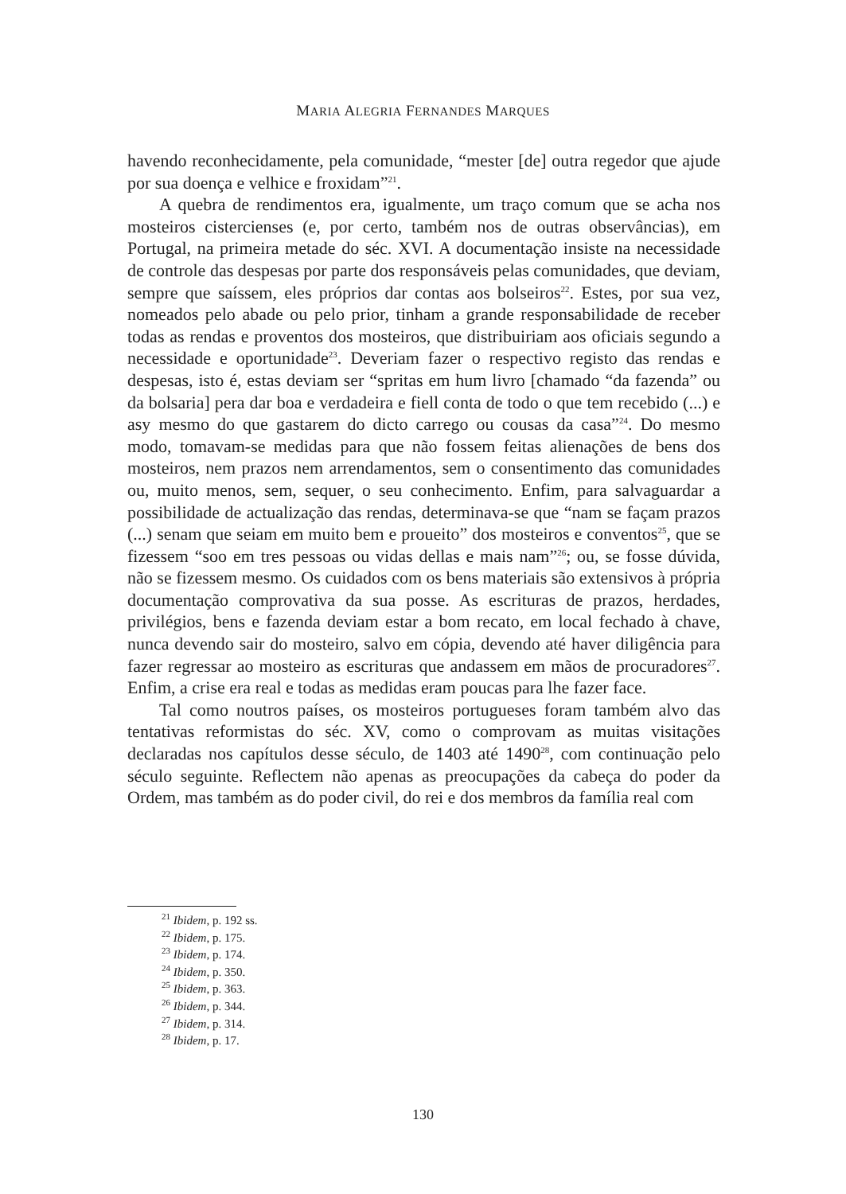MARIA ALEGRIA FERNANDES MARQUES
havendo reconhecidamente, pela comunidade, “mester [de] outra regedor que ajude por sua doença e velhice e froxidam”<sup>21</sup>.
A quebra de rendimentos era, igualmente, um traço comum que se acha nos mosteiros cistercienses (e, por certo, também nos de outras observâncias), em Portugal, na primeira metade do séc. XVI. A documentação insiste na necessidade de controle das despesas por parte dos responsáveis pelas comunidades, que deviam, sempre que saíssem, eles próprios dar contas aos bolseiros<sup>22</sup>. Estes, por sua vez, nomeados pelo abade ou pelo prior, tinham a grande responsabilidade de receber todas as rendas e proventos dos mosteiros, que distribuiriam aos oficiais segundo a necessidade e oportunidade<sup>23</sup>. Deveriam fazer o respectivo registo das rendas e despesas, isto é, estas deviam ser “spritas em hum livro [chamado “da fazenda” ou da bolsaria] pera dar boa e verdadeira e fiell conta de todo o que tem recebido (...) e asy mesmo do que gastarem do dicto carrego ou cousas da casa”<sup>24</sup>. Do mesmo modo, tomavam-se medidas para que não fossem feitas alienações de bens dos mosteiros, nem prazos nem arrendamentos, sem o consentimento das comunidades ou, muito menos, sem, sequer, o seu conhecimento. Enfim, para salvaguardar a possibilidade de actualização das rendas, determinava-se que “nam se façam prazos (...) senam que seiam em muito bem e proueito” dos mosteiros e conventos<sup>25</sup>, que se fizessem “soo em tres pessoas ou vidas dellas e mais nam”<sup>26</sup>; ou, se fosse dúvida, não se fizessem mesmo. Os cuidados com os bens materiais são extensivos à própria documentação comprovativa da sua posse. As escrituras de prazos, herdades, privilégios, bens e fazenda deviam estar a bom recato, em local fechado à chave, nunca devendo sair do mosteiro, salvo em cópia, devendo até haver diligência para fazer regressar ao mosteiro as escrituras que andassem em mãos de procuradores<sup>27</sup>. Enfim, a crise era real e todas as medidas eram poucas para lhe fazer face.
Tal como noutros países, os mosteiros portugueses foram também alvo das tentativas reformistas do séc. XV, como o comprovam as muitas visitações declaradas nos capítulos desse século, de 1403 até 1490<sup>28</sup>, com continuação pelo século seguinte. Reflectem não apenas as preocupações da cabeça do poder da Ordem, mas também as do poder civil, do rei e dos membros da família real com
<sup>21</sup> Ibidem, p. 192 ss.
<sup>22</sup> Ibidem, p. 175.
<sup>23</sup> Ibidem, p. 174.
<sup>24</sup> Ibidem, p. 350.
<sup>25</sup> Ibidem, p. 363.
<sup>26</sup> Ibidem, p. 344.
<sup>27</sup> Ibidem, p. 314.
<sup>28</sup> Ibidem, p. 17.
130